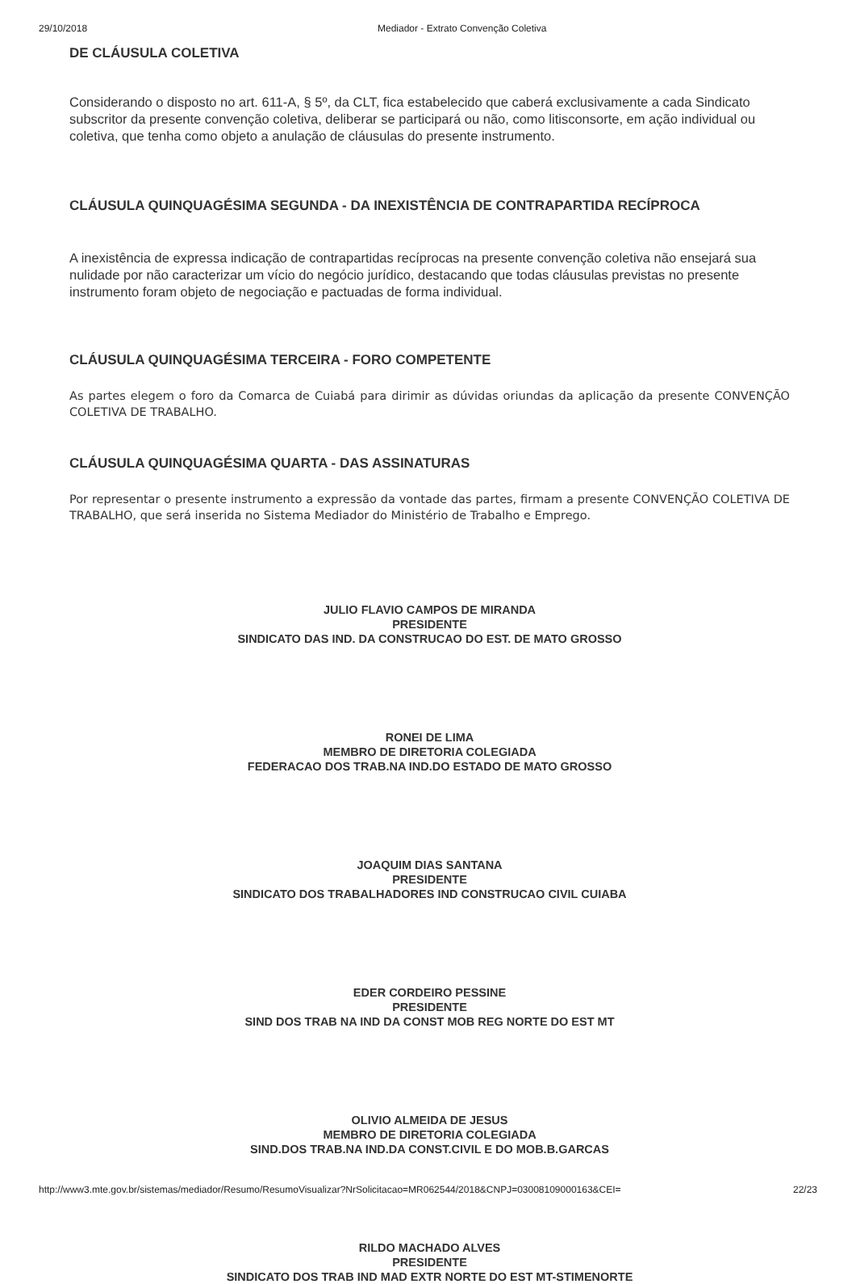29/10/2018 Mediador - Extrato Convenção Coletiva
DE CLÁUSULA COLETIVA
Considerando o disposto no art. 611-A, § 5º, da CLT, fica estabelecido que caberá exclusivamente a cada Sindicato subscritor da presente convenção coletiva, deliberar se participará ou não, como litisconsorte, em ação individual ou coletiva, que tenha como objeto a anulação de cláusulas do presente instrumento.
CLÁUSULA QUINQUAGÉSIMA SEGUNDA - DA INEXISTÊNCIA DE CONTRAPARTIDA RECÍPROCA
A inexistência de expressa indicação de contrapartidas recíprocas na presente convenção coletiva não ensejará sua nulidade por não caracterizar um vício do negócio jurídico, destacando que todas cláusulas previstas no presente instrumento foram objeto de negociação e pactuadas de forma individual.
CLÁUSULA QUINQUAGÉSIMA TERCEIRA - FORO COMPETENTE
As partes elegem o foro da Comarca de Cuiabá para dirimir as dúvidas oriundas da aplicação da presente CONVENÇÃO COLETIVA DE TRABALHO.
CLÁUSULA QUINQUAGÉSIMA QUARTA - DAS ASSINATURAS
Por representar o presente instrumento a expressão da vontade das partes, firmam a presente CONVENÇÃO COLETIVA DE TRABALHO, que será inserida no Sistema Mediador do Ministério de Trabalho e Emprego.
JULIO FLAVIO CAMPOS DE MIRANDA
PRESIDENTE
SINDICATO DAS IND. DA CONSTRUCAO DO EST. DE MATO GROSSO
RONEI DE LIMA
MEMBRO DE DIRETORIA COLEGIADA
FEDERACAO DOS TRAB.NA IND.DO ESTADO DE MATO GROSSO
JOAQUIM DIAS SANTANA
PRESIDENTE
SINDICATO DOS TRABALHADORES IND CONSTRUCAO CIVIL CUIABA
EDER CORDEIRO PESSINE
PRESIDENTE
SIND DOS TRAB NA IND DA CONST MOB REG NORTE DO EST MT
OLIVIO ALMEIDA DE JESUS
MEMBRO DE DIRETORIA COLEGIADA
SIND.DOS TRAB.NA IND.DA CONST.CIVIL E DO MOB.B.GARCAS
RILDO MACHADO ALVES
PRESIDENTE
SINDICATO DOS TRAB IND MAD EXTR NORTE DO EST MT-STIMENORTE
http://www3.mte.gov.br/sistemas/mediador/Resumo/ResumoVisualizar?NrSolicitacao=MR062544/2018&CNPJ=03008109000163&CEI= 22/23